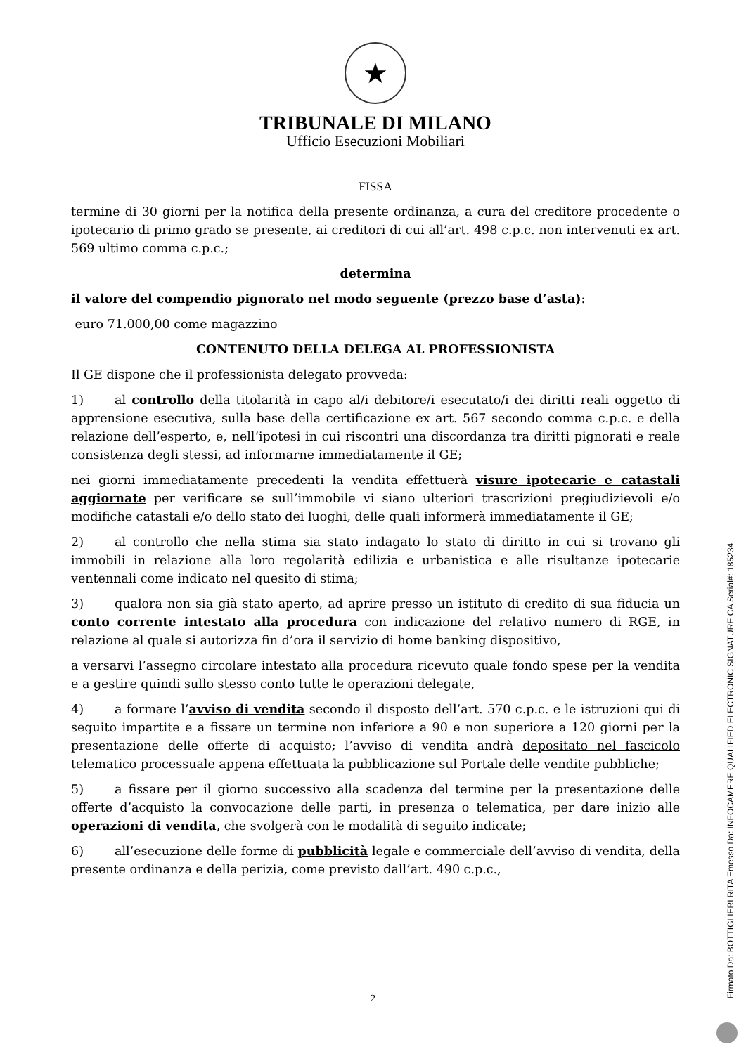★
TRIBUNALE DI MILANO
Ufficio Esecuzioni Mobiliari
FISSA
termine di 30 giorni per la notifica della presente ordinanza, a cura del creditore procedente o ipotecario di primo grado se presente, ai creditori di cui all’art. 498 c.p.c. non intervenuti ex art. 569 ultimo comma c.p.c.;
determina
il valore del compendio pignorato nel modo seguente (prezzo base d’asta):
euro 71.000,00 come magazzino
CONTENUTO DELLA DELEGA AL PROFESSIONISTA
Il GE dispone che il professionista delegato provveda:
1) al controllo della titolarità in capo al/i debitore/i esecutato/i dei diritti reali oggetto di apprensione esecutiva, sulla base della certificazione ex art. 567 secondo comma c.p.c. e della relazione dell’esperto, e, nell’ipotesi in cui riscontri una discordanza tra diritti pignorati e reale consistenza degli stessi, ad informarne immediatamente il GE;
nei giorni immediatamente precedenti la vendita effettuerà visure ipotecarie e catastali aggiornate per verificare se sull’immobile vi siano ulteriori trascrizioni pregiudizievoli e/o modifiche catastali e/o dello stato dei luoghi, delle quali informerà immediatamente il GE;
2) al controllo che nella stima sia stato indagato lo stato di diritto in cui si trovano gli immobili in relazione alla loro regolarità edilizia e urbanistica e alle risultanze ipotecarie ventennali come indicato nel quesito di stima;
3) qualora non sia già stato aperto, ad aprire presso un istituto di credito di sua fiducia un conto corrente intestato alla procedura con indicazione del relativo numero di RGE, in relazione al quale si autorizza fin d’ora il servizio di home banking dispositivo,
a versarvi l’assegno circolare intestato alla procedura ricevuto quale fondo spese per la vendita e a gestire quindi sullo stesso conto tutte le operazioni delegate,
4) a formare l’avviso di vendita secondo il disposto dell’art. 570 c.p.c. e le istruzioni qui di seguito impartite e a fissare un termine non inferiore a 90 e non superiore a 120 giorni per la presentazione delle offerte di acquisto; l’avviso di vendita andrà depositato nel fascicolo telematico processuale appena effettuata la pubblicazione sul Portale delle vendite pubbliche;
5) a fissare per il giorno successivo alla scadenza del termine per la presentazione delle offerte d’acquisto la convocazione delle parti, in presenza o telematica, per dare inizio alle operazioni di vendita, che svolgerà con le modalità di seguito indicate;
6) all’esecuzione delle forme di pubblicità legale e commerciale dell’avviso di vendita, della presente ordinanza e della perizia, come previsto dall’art. 490 c.p.c.,
2
Firmato Da: BOTTIGLIERI RITA Emesso Da: INFOCAMERE QUALIFIED ELECTRONIC SIGNATURE CA Serial#: 185234